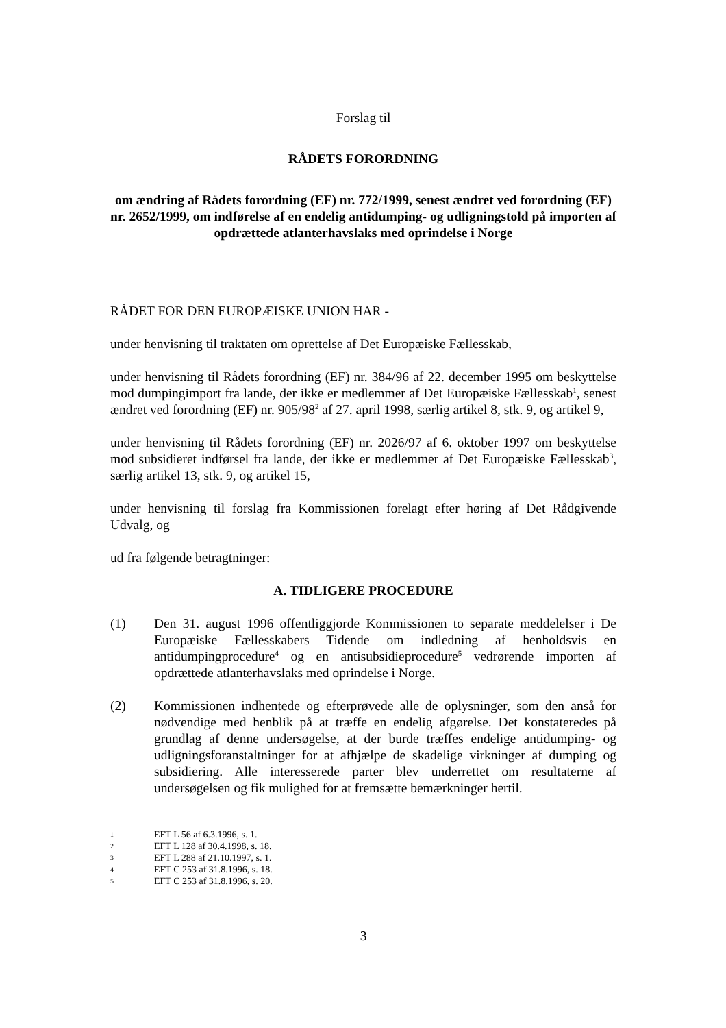Forslag til
RÅDETS FORORDNING
om ændring af Rådets forordning (EF) nr. 772/1999, senest ændret ved forordning (EF) nr. 2652/1999, om indførelse af en endelig antidumping- og udligningstold på importen af opdrættede atlanterhavslaks med oprindelse i Norge
RÅDET FOR DEN EUROPÆISKE UNION HAR -
under henvisning til traktaten om oprettelse af Det Europæiske Fællesskab,
under henvisning til Rådets forordning (EF) nr. 384/96 af 22. december 1995 om beskyttelse mod dumpingimport fra lande, der ikke er medlemmer af Det Europæiske Fællesskab<sup>1</sup>, senest ændret ved forordning (EF) nr. 905/98<sup>2</sup> af 27. april 1998, særlig artikel 8, stk. 9, og artikel 9,
under henvisning til Rådets forordning (EF) nr. 2026/97 af 6. oktober 1997 om beskyttelse mod subsidieret indførsel fra lande, der ikke er medlemmer af Det Europæiske Fællesskab<sup>3</sup>, særlig artikel 13, stk. 9, og artikel 15,
under henvisning til forslag fra Kommissionen forelagt efter høring af Det Rådgivende Udvalg, og
ud fra følgende betragtninger:
A. TIDLIGERE PROCEDURE
(1) Den 31. august 1996 offentliggjorde Kommissionen to separate meddelelser i De Europæiske Fællesskabers Tidende om indledning af henholdsvis en antidumpingprocedure<sup>4</sup> og en antisubsidieprocedure<sup>5</sup> vedrørende importen af opdrættede atlanterhavslaks med oprindelse i Norge.
(2) Kommissionen indhentede og efterprøvede alle de oplysninger, som den anså for nødvendige med henblik på at træffe en endelig afgørelse. Det konstateredes på grundlag af denne undersøgelse, at der burde træffes endelige antidumping- og udligningsforanstaltninger for at afhjælpe de skadelige virkninger af dumping og subsidiering. Alle interesserede parter blev underrettet om resultaterne af undersøgelsen og fik mulighed for at fremsætte bemærkninger hertil.
1
EFT L 56 af 6.3.1996, s. 1.
2
EFT L 128 af 30.4.1998, s. 18.
3
EFT L 288 af 21.10.1997, s. 1.
4
EFT C 253 af 31.8.1996, s. 18.
5
EFT C 253 af 31.8.1996, s. 20.
3